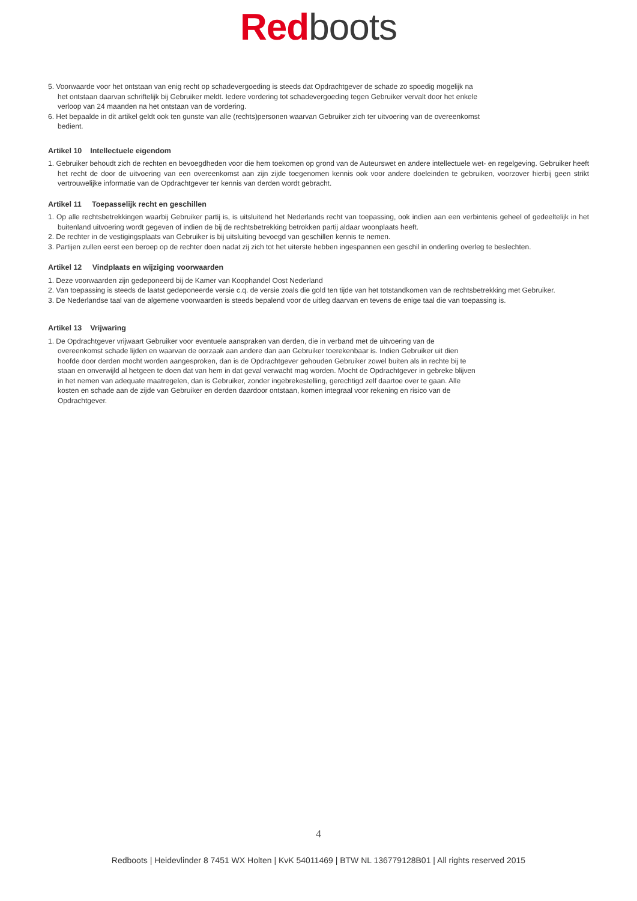Red boots
5. Voorwaarde voor het ontstaan van enig recht op schadevergoeding is steeds dat Opdrachtgever de schade zo spoedig mogelijk na het ontstaan daarvan schriftelijk bij Gebruiker meldt. Iedere vordering tot schadevergoeding tegen Gebruiker vervalt door het enkele verloop van 24 maanden na het ontstaan van de vordering.
6. Het bepaalde in dit artikel geldt ook ten gunste van alle (rechts)personen waarvan Gebruiker zich ter uitvoering van de overeenkomst bedient.
Artikel 10 Intellectuele eigendom
1. Gebruiker behoudt zich de rechten en bevoegdheden voor die hem toekomen op grond van de Auteurswet en andere intellectuele wet- en regelgeving. Gebruiker heeft het recht de door de uitvoering van een overeenkomst aan zijn zijde toegenomen kennis ook voor andere doeleinden te gebruiken, voorzover hierbij geen strikt vertrouwelijke informatie van de Opdrachtgever ter kennis van derden wordt gebracht.
Artikel 11 Toepasselijk recht en geschillen
1. Op alle rechtsbetrekkingen waarbij Gebruiker partij is, is uitsluitend het Nederlands recht van toepassing, ook indien aan een verbintenis geheel of gedeeltelijk in het buitenland uitvoering wordt gegeven of indien de bij de rechtsbetrekking betrokken partij aldaar woonplaats heeft.
2. De rechter in de vestigingsplaats van Gebruiker is bij uitsluiting bevoegd van geschillen kennis te nemen.
3. Partijen zullen eerst een beroep op de rechter doen nadat zij zich tot het uiterste hebben ingespannen een geschil in onderling overleg te beslechten.
Artikel 12 Vindplaats en wijziging voorwaarden
1. Deze voorwaarden zijn gedeponeerd bij de Kamer van Koophandel Oost Nederland
2. Van toepassing is steeds de laatst gedeponeerde versie c.q. de versie zoals die gold ten tijde van het totstandkomen van de rechtsbetrekking met Gebruiker.
3. De Nederlandse taal van de algemene voorwaarden is steeds bepalend voor de uitleg daarvan en tevens de enige taal die van toepassing is.
Artikel 13 Vrijwaring
1. De Opdrachtgever vrijwaart Gebruiker voor eventuele aanspraken van derden, die in verband met de uitvoering van de overeenkomst schade lijden en waarvan de oorzaak aan andere dan aan Gebruiker toerekenbaar is. Indien Gebruiker uit dien hoofde door derden mocht worden aangesproken, dan is de Opdrachtgever gehouden Gebruiker zowel buiten als in rechte bij te staan en onverwijld al hetgeen te doen dat van hem in dat geval verwacht mag worden. Mocht de Opdrachtgever in gebreke blijven in het nemen van adequate maatregelen, dan is Gebruiker, zonder ingebrekestelling, gerechtigd zelf daartoe over te gaan. Alle kosten en schade aan de zijde van Gebruiker en derden daardoor ontstaan, komen integraal voor rekening en risico van de Opdrachtgever.
4
Redboots | Heidevlinder 8 7451 WX Holten | KvK 54011469 | BTW NL 136779128B01 | All rights reserved 2015